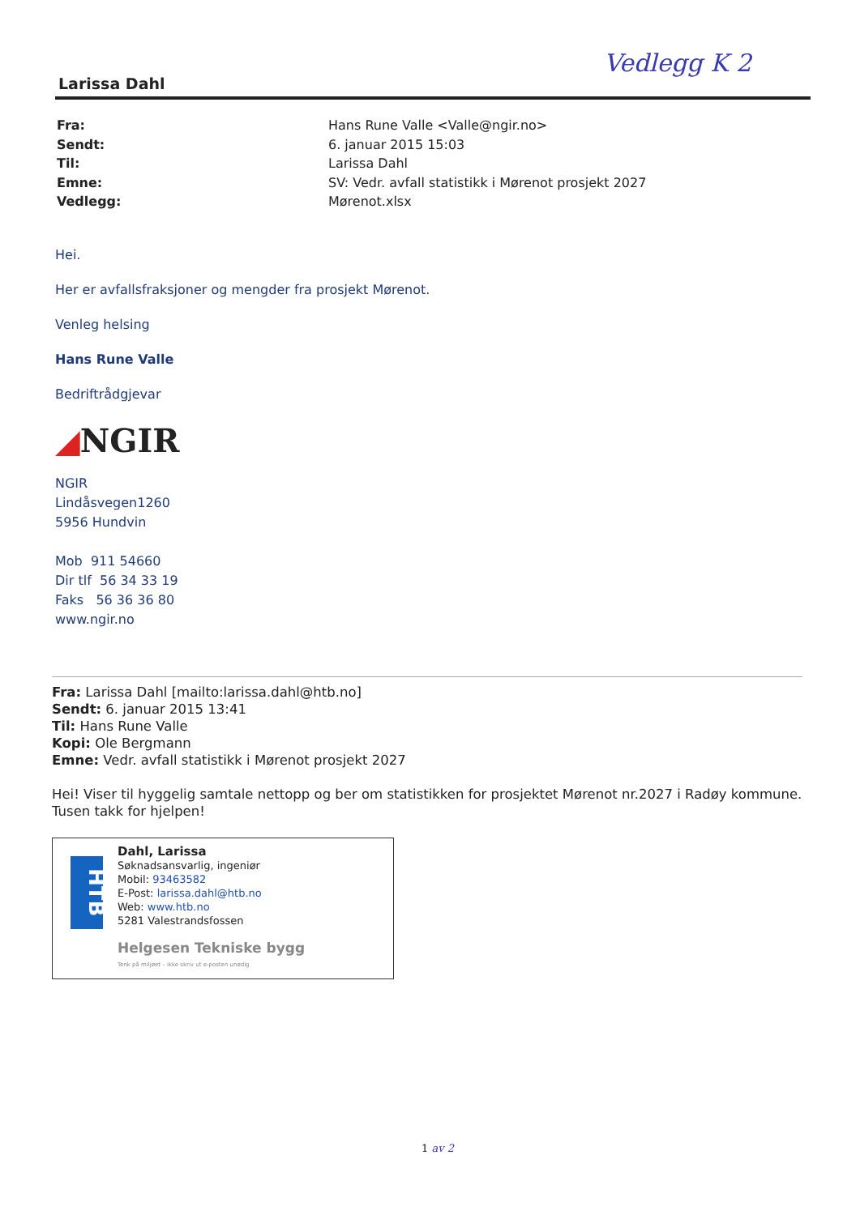Vedlegg K 2
Larissa Dahl
Fra: Hans Rune Valle <Valle@ngir.no>
Sendt: 6. januar 2015 15:03
Til: Larissa Dahl
Emne: SV: Vedr. avfall statistikk i Mørenot prosjekt 2027
Vedlegg: Mørenot.xlsx
Hei.
Her er avfallsfraksjoner og mengder fra prosjekt Mørenot.
Venleg helsing
Hans Rune Valle
Bedriftrådgjevar
◢NGIR
NGIR
Lindåsvegen1260
5956 Hundvin
Mob 911 54660
Dir tlf 56 34 33 19
Faks 56 36 36 80
www.ngir.no
Fra: Larissa Dahl [mailto:larissa.dahl@htb.no]
Sendt: 6. januar 2015 13:41
Til: Hans Rune Valle
Kopi: Ole Bergmann
Emne: Vedr. avfall statistikk i Mørenot prosjekt 2027
Hei! Viser til hyggelig samtale nettopp og ber om statistikken for prosjektet Mørenot nr.2027 i Radøy kommune.
Tusen takk for hjelpen!
HTB
Dahl, Larissa
Søknadsansvarlig, ingeniør
Mobil: 93463582
E-Post: larissa.dahl@htb.no
Web: www.htb.no
5281 Valestrandsfossen
Helgesen Tekniske bygg
Tenk på miljøet – ikke skriv ut e-posten unødig
1 av 2